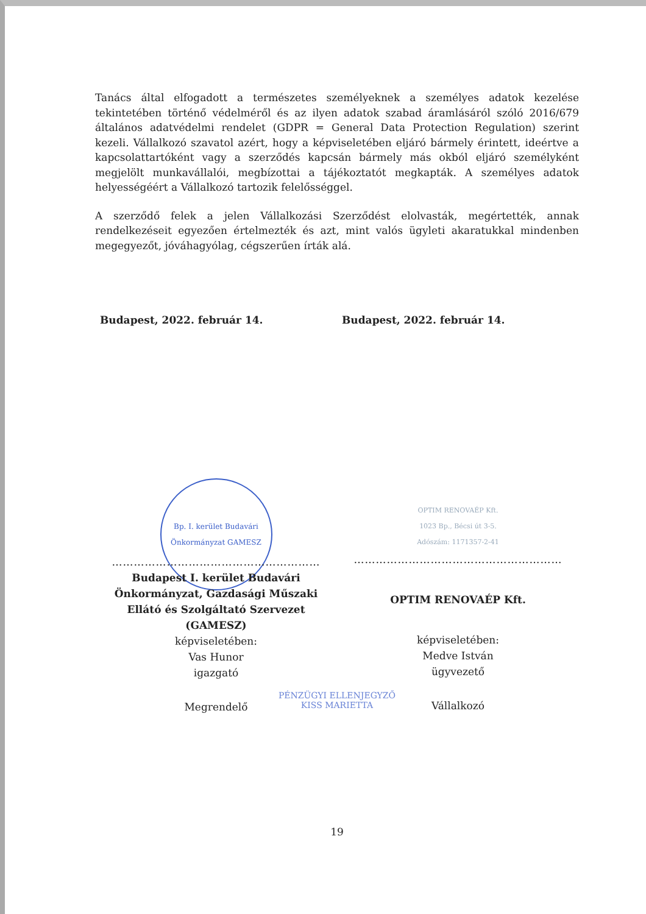Tanács által elfogadott a természetes személyeknek a személyes adatok kezelése tekintetében történő védelméről és az ilyen adatok szabad áramlásáról szóló 2016/679 általános adatvédelmi rendelet (GDPR = General Data Protection Regulation) szerint kezeli. Vállalkozó szavatol azért, hogy a képviseletében eljáró bármely érintett, ideértve a kapcsolattartóként vagy a szerződés kapcsán bármely más okból eljáró személyként megjelölt munkavállalói, megbízottai a tájékoztatót megkapták. A személyes adatok helyességéért a Vállalkozó tartozik felelősséggel.
A szerződő felek a jelen Vállalkozási Szerződést elolvasták, megértették, annak rendelkezéseit egyezően értelmezték és azt, mint valós ügyleti akaratukkal mindenben megegyezőt, jóváhagyólag, cégszerűen írták alá.
Budapest, 2022. február 14. Budapest, 2022. február 14.
Bp. I. kerület Budavári Önkormányzat GAMESZ
…………………………………………………
Budapest I. kerület Budavári
Önkormányzat, Gazdasági Műszaki
Ellátó és Szolgáltató Szervezet
(GAMESZ)
képviseletében:
Vas Hunor
igazgató
Megrendelő
OPTIM RENOVAÉP Kft.
1023 Bp., Bécsi út 3-5.
Adószám: 1171357-2-41
…………………………………………………
OPTIM RENOVAÉP Kft.
képviseletében:
Medve István
ügyvezető
Vállalkozó
PÉNZÜGYI ELLENJEGYZŐ
KISS MARIETTA
19